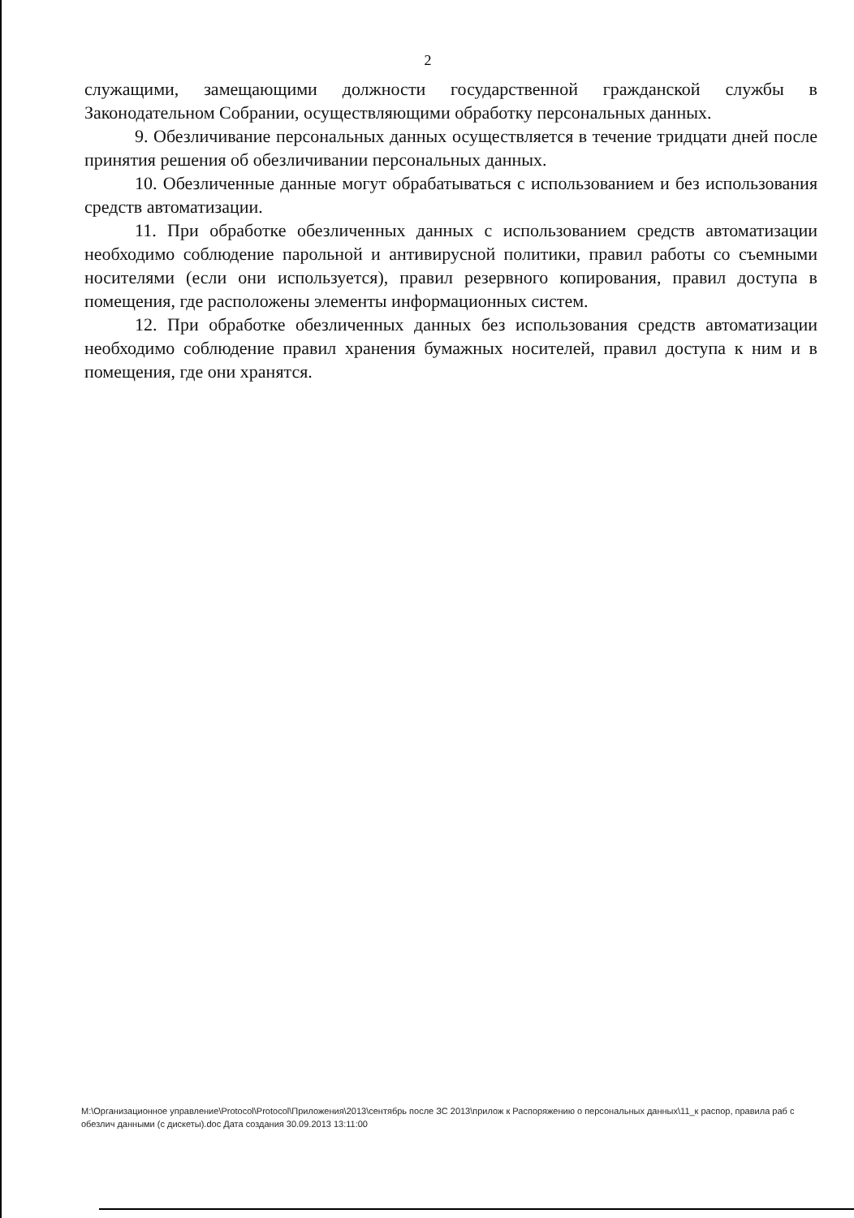2
служащими, замещающими должности государственной гражданской службы в Законодательном Собрании, осуществляющими обработку персональных данных.
9. Обезличивание персональных данных осуществляется в течение тридцати дней после принятия решения об обезличивании персональных данных.
10. Обезличенные данные могут обрабатываться с использованием и без использования средств автоматизации.
11. При обработке обезличенных данных с использованием средств автоматизации необходимо соблюдение парольной и антивирусной политики, правил работы со съемными носителями (если они используется), правил резервного копирования, правил доступа в помещения, где расположены элементы информационных систем.
12. При обработке обезличенных данных без использования средств автоматизации необходимо соблюдение правил хранения бумажных носителей, правил доступа к ним и в помещения, где они хранятся.
M:\Организационное управление\Protocol\Protocol\Приложения\2013\сентябрь после ЗС 2013\прилож к Распоряжению о персональных данных\11_к распор, правила раб с обезлич данными (с дискеты).doc Дата создания 30.09.2013 13:11:00